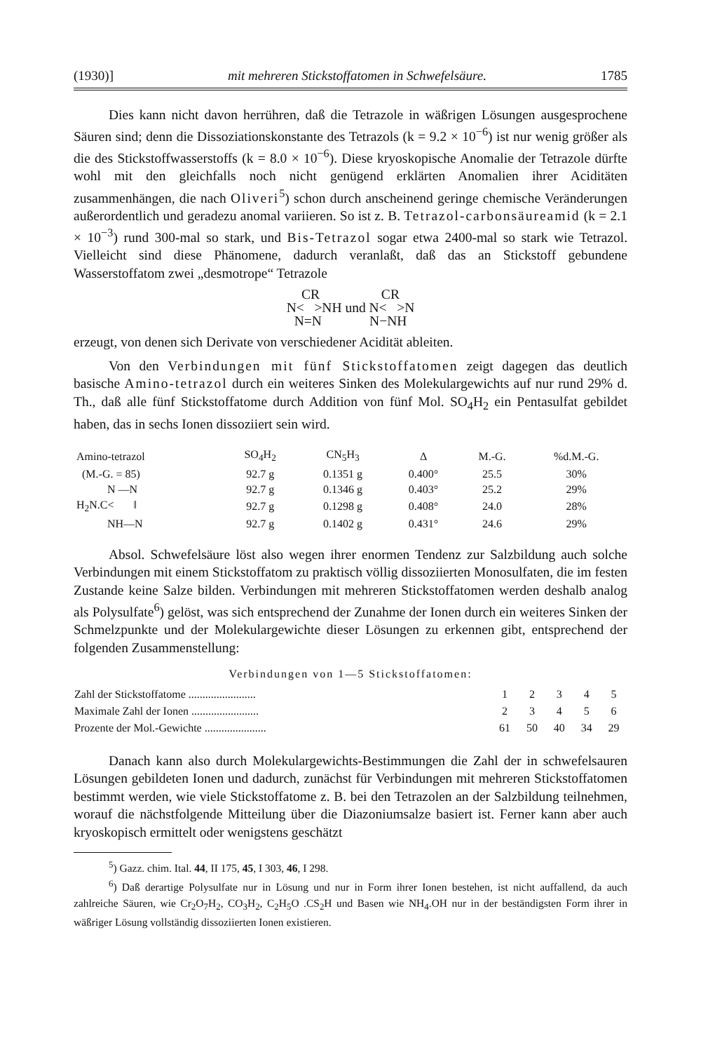(1930)] mit mehreren Stickstoffatomen in Schwefelsäure. 1785
Dies kann nicht davon herrühren, daß die Tetrazole in wäßrigen Lösungen ausgesprochene Säuren sind; denn die Dissoziationskonstante des Tetrazols (k = 9.2 × 10<sup>−6</sup>) ist nur wenig größer als die des Stickstoffwasserstoffs (k = 8.0 × 10<sup>−6</sup>). Diese kryoskopische Anomalie der Tetrazole dürfte wohl mit den gleichfalls noch nicht genügend erklärten Anomalien ihrer Aciditäten zusammenhängen, die nach Oliveri<sup>5</sup>) schon durch anscheinend geringe chemische Veränderungen außerordentlich und geradezu anomal variieren. So ist z. B. Tetrazol-carbonsäureamid (k = 2.1 × 10<sup>−3</sup>) rund 300-mal so stark, und Bis-Tetrazol sogar etwa 2400-mal so stark wie Tetrazol. Vielleicht sind diese Phänomene, dadurch veranlaßt, daß das an Stickstoff gebundene Wasserstoffatom zwei „desmotrope“ Tetrazole
CR CR
N< >NH und N< >N
N=N N−NH
erzeugt, von denen sich Derivate von verschiedener Acidität ableiten.
Von den Verbindungen mit fünf Stickstoffatomen zeigt dagegen das deutlich basische Amino-tetrazol durch ein weiteres Sinken des Molekulargewichts auf nur rund 29% d. Th., daß alle fünf Stickstoffatome durch Addition von fünf Mol. SO<sub>4</sub>H<sub>2</sub> ein Pentasulfat gebildet haben, das in sechs Ionen dissoziiert sein wird.
| Amino-tetrazol | SO<sub>4</sub>H<sub>2</sub> | CN<sub>5</sub>H<sub>3</sub> | Δ | M.-G. | %d.M.-G. |
| --- | --- | --- | --- | --- | --- |
| (M.-G. = 85) | 92.7 g | 0.1351 g | 0.400° | 25.5 | 30% |
| N —N | 92.7 g | 0.1346 g | 0.403° | 25.2 | 29% |
| H<sub>2</sub>N.C< ‖ | 92.7 g | 0.1298 g | 0.408° | 24.0 | 28% |
| NH—N | 92.7 g | 0.1402 g | 0.431° | 24.6 | 29% |
Absol. Schwefelsäure löst also wegen ihrer enormen Tendenz zur Salzbildung auch solche Verbindungen mit einem Stickstoffatom zu praktisch völlig dissoziierten Monosulfaten, die im festen Zustande keine Salze bilden. Verbindungen mit mehreren Stickstoffatomen werden deshalb analog als Polysulfate<sup>6</sup>) gelöst, was sich entsprechend der Zunahme der Ionen durch ein weiteres Sinken der Schmelzpunkte und der Molekulargewichte dieser Lösungen zu erkennen gibt, entsprechend der folgenden Zusammenstellung:
Verbindungen von 1—5 Stickstoffatomen:
| Zahl der Stickstoffatome ........................ | 1 | 2 | 3 | 4 | 5 |
| Maximale Zahl der Ionen ........................ | 2 | 3 | 4 | 5 | 6 |
| Prozente der Mol.-Gewichte ...................... | 61 | 50 | 40 | 34 | 29 |
Danach kann also durch Molekulargewichts-Bestimmungen die Zahl der in schwefelsauren Lösungen gebildeten Ionen und dadurch, zunächst für Verbindungen mit mehreren Stickstoffatomen bestimmt werden, wie viele Stickstoffatome z. B. bei den Tetrazolen an der Salzbildung teilnehmen, worauf die nächstfolgende Mitteilung über die Diazoniumsalze basiert ist. Ferner kann aber auch kryoskopisch ermittelt oder wenigstens geschätzt
<sup>5</sup>) Gazz. chim. Ital. 44, II 175, 45, I 303, 46, I 298.
<sup>6</sup>) Daß derartige Polysulfate nur in Lösung und nur in Form ihrer Ionen bestehen, ist nicht auffallend, da auch zahlreiche Säuren, wie Cr<sub>2</sub>O<sub>7</sub>H<sub>2</sub>, CO<sub>3</sub>H<sub>2</sub>, C<sub>2</sub>H<sub>5</sub>O .CS<sub>2</sub>H und Basen wie NH<sub>4</sub>.OH nur in der beständigsten Form ihrer in wäßriger Lösung vollständig dissoziierten Ionen existieren.